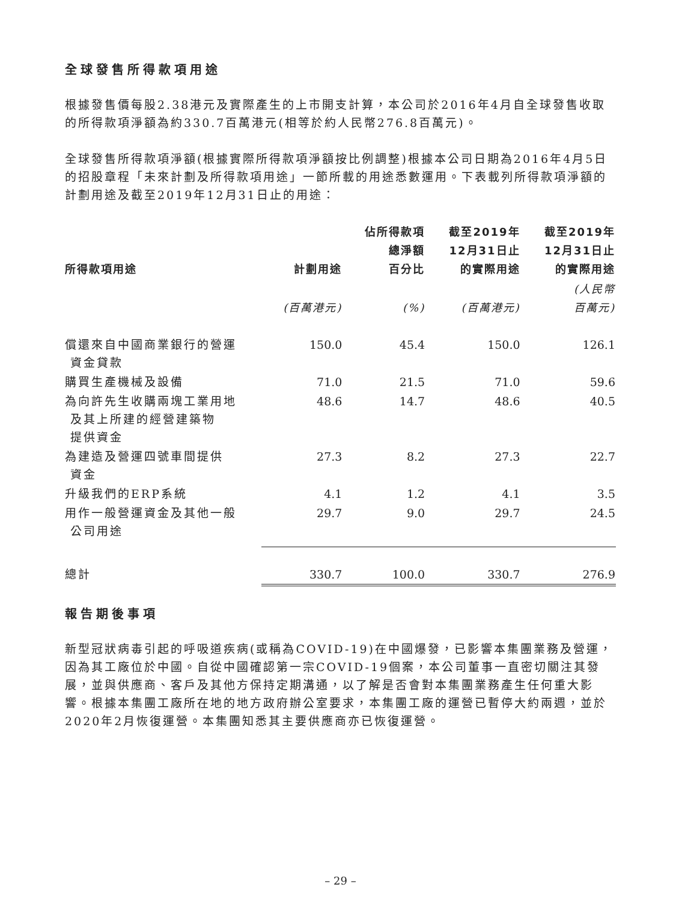全球發售所得款項用途
根據發售價每股2.38港元及實際產生的上市開支計算，本公司於2016年4月自全球發售收取的所得款項淨額為約330.7百萬港元(相等於約人民幣276.8百萬元)。
全球發售所得款項淨額(根據實際所得款項淨額按比例調整)根據本公司日期為2016年4月5日的招股章程「未來計劃及所得款項用途」一節所載的用途悉數運用。下表載列所得款項淨額的計劃用途及截至2019年12月31日止的用途：
| 所得款項用途 | 計劃用途 | 佔所得款項 總淨額 百分比 | 截至2019年 12月31日止 的實際用途 | 截至2019年 12月31日止 的實際用途 |
| --- | --- | --- | --- | --- |
| | (百萬港元) | (%) | (百萬港元) | (人民幣 百萬元) |
| 償還來自中國商業銀行的營運 資金貸款 | 150.0 | 45.4 | 150.0 | 126.1 |
| 購買生產機械及設備 | 71.0 | 21.5 | 71.0 | 59.6 |
| 為向許先生收購兩塊工業用地 及其上所建的經營建築物 提供資金 | 48.6 | 14.7 | 48.6 | 40.5 |
| 為建造及營運四號車間提供 資金 | 27.3 | 8.2 | 27.3 | 22.7 |
| 升級我們的ERP系統 | 4.1 | 1.2 | 4.1 | 3.5 |
| 用作一般營運資金及其他一般 公司用途 | 29.7 | 9.0 | 29.7 | 24.5 |
| 總計 | 330.7 | 100.0 | 330.7 | 276.9 |
報告期後事項
新型冠狀病毒引起的呼吸道疾病(或稱為COVID-19)在中國爆發，已影響本集團業務及營運，因為其工廠位於中國。自從中國確認第一宗COVID-19個案，本公司董事一直密切關注其發展，並與供應商、客戶及其他方保持定期溝通，以了解是否會對本集團業務產生任何重大影響。根據本集團工廠所在地的地方政府辦公室要求，本集團工廠的運營已暫停大約兩週，並於2020年2月恢復運營。本集團知悉其主要供應商亦已恢復運營。
– 29 –